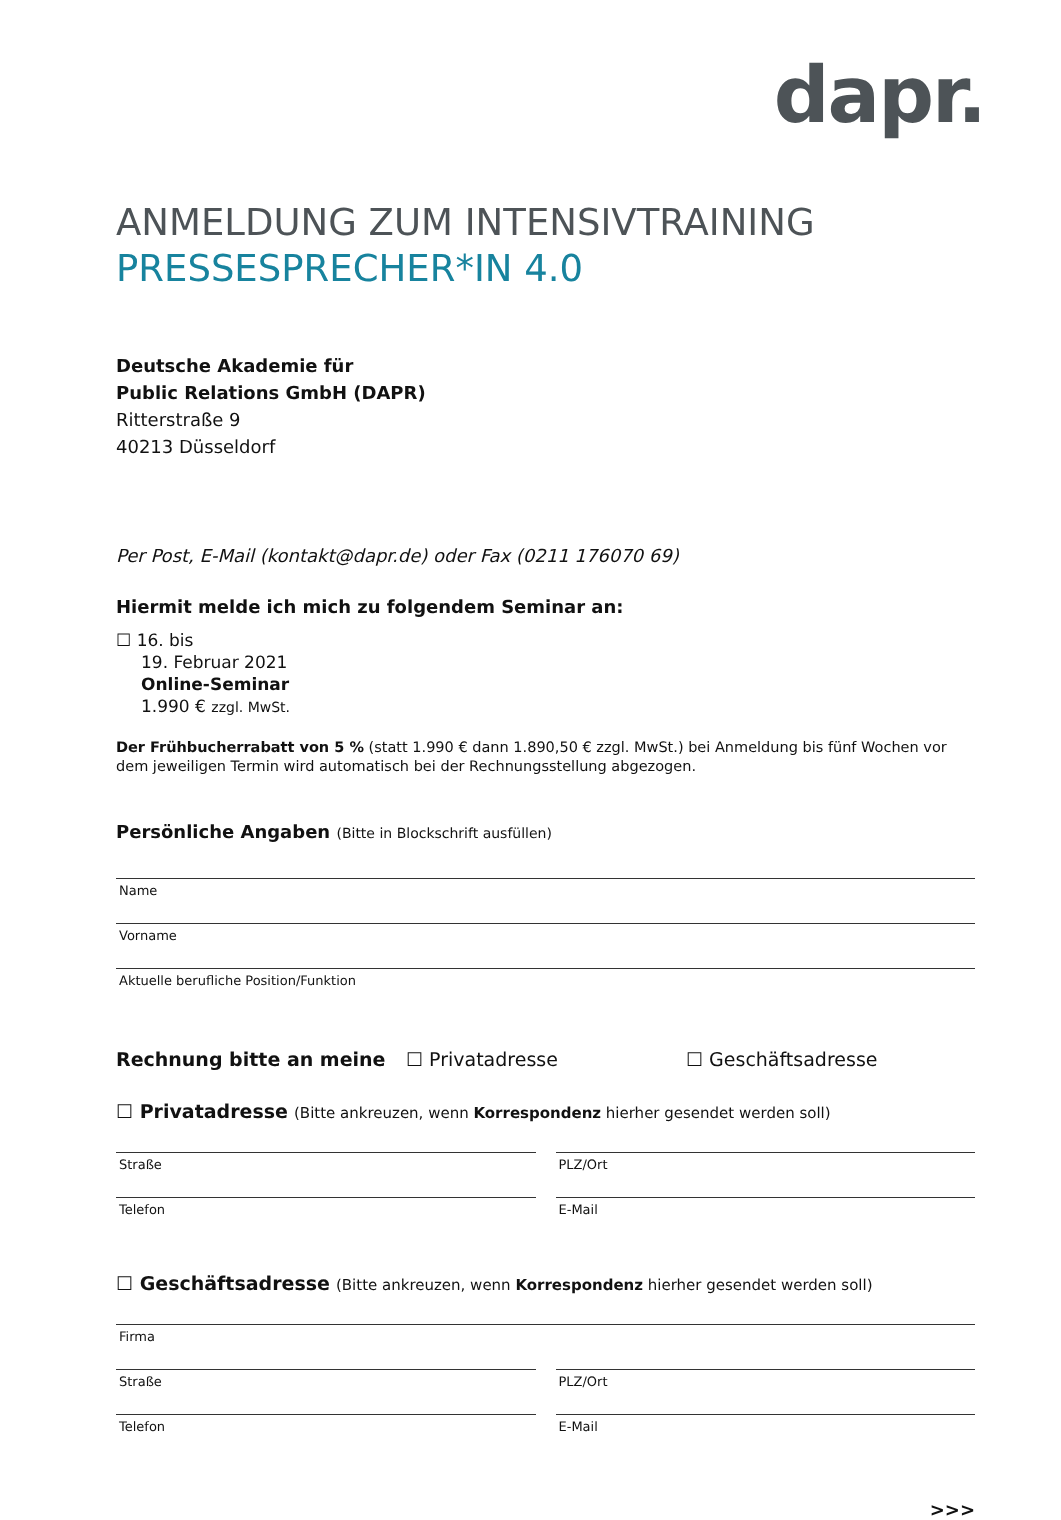dapr.
ANMELDUNG ZUM INTENSIVTRAINING
PRESSESPRECHER*IN 4.0
Deutsche Akademie für
Public Relations GmbH (DAPR)
Ritterstraße 9
40213 Düsseldorf
Per Post, E-Mail (kontakt@dapr.de) oder Fax (0211 176070 69)
Hiermit melde ich mich zu folgendem Seminar an:
☐ 16. bis
19. Februar 2021
Online-Seminar
1.990 € zzgl. MwSt.
Der Frühbucherrabatt von 5 % (statt 1.990 € dann 1.890,50 € zzgl. MwSt.) bei Anmeldung bis fünf Wochen vor dem jeweiligen Termin wird automatisch bei der Rechnungsstellung abgezogen.
Persönliche Angaben (Bitte in Blockschrift ausfüllen)
Name
Vorname
Aktuelle berufliche Position/Funktion
Rechnung bitte an meine ☐ Privatadresse ☐ Geschäftsadresse
☐ Privatadresse (Bitte ankreuzen, wenn Korrespondenz hierher gesendet werden soll)
Straße PLZ/Ort
Telefon E-Mail
☐ Geschäftsadresse (Bitte ankreuzen, wenn Korrespondenz hierher gesendet werden soll)
Firma
Straße PLZ/Ort
Telefon E-Mail
>>>